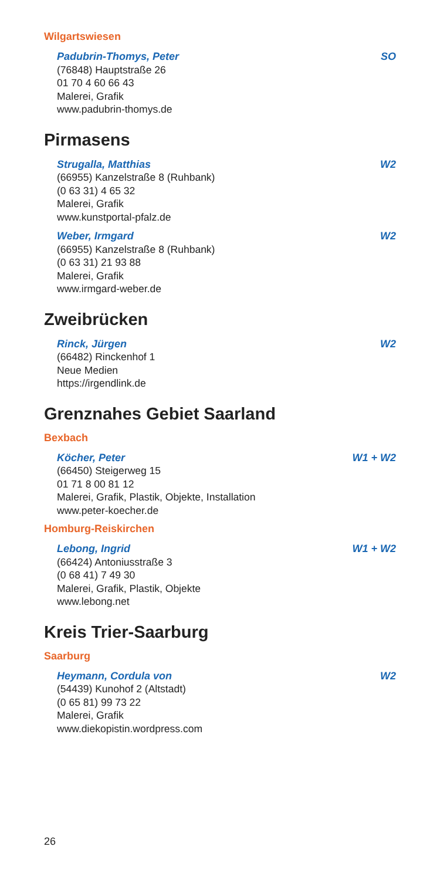Wilgartswiesen
Padubrin-Thomys, Peter SO
(76848) Hauptstraße 26
01 70 4 60 66 43
Malerei, Grafik
www.padubrin-thomys.de
Pirmasens
Strugalla, Matthias W2
(66955) Kanzelstraße 8 (Ruhbank)
(0 63 31) 4 65 32
Malerei, Grafik
www.kunstportal-pfalz.de
Weber, Irmgard W2
(66955) Kanzelstraße 8 (Ruhbank)
(0 63 31) 21 93 88
Malerei, Grafik
www.irmgard-weber.de
Zweibrücken
Rinck, Jürgen W2
(66482) Rinckenhof 1
Neue Medien
https://irgendlink.de
Grenznahes Gebiet Saarland
Bexbach
Köcher, Peter W1 + W2
(66450) Steigerweg 15
01 71 8 00 81 12
Malerei, Grafik, Plastik, Objekte, Installation
www.peter-koecher.de
Homburg-Reiskirchen
Lebong, Ingrid W1 + W2
(66424) Antoniusstraße 3
(0 68 41) 7 49 30
Malerei, Grafik, Plastik, Objekte
www.lebong.net
Kreis Trier-Saarburg
Saarburg
Heymann, Cordula von W2
(54439) Kunohof 2 (Altstadt)
(0 65 81) 99 73 22
Malerei, Grafik
www.diekopistin.wordpress.com
26